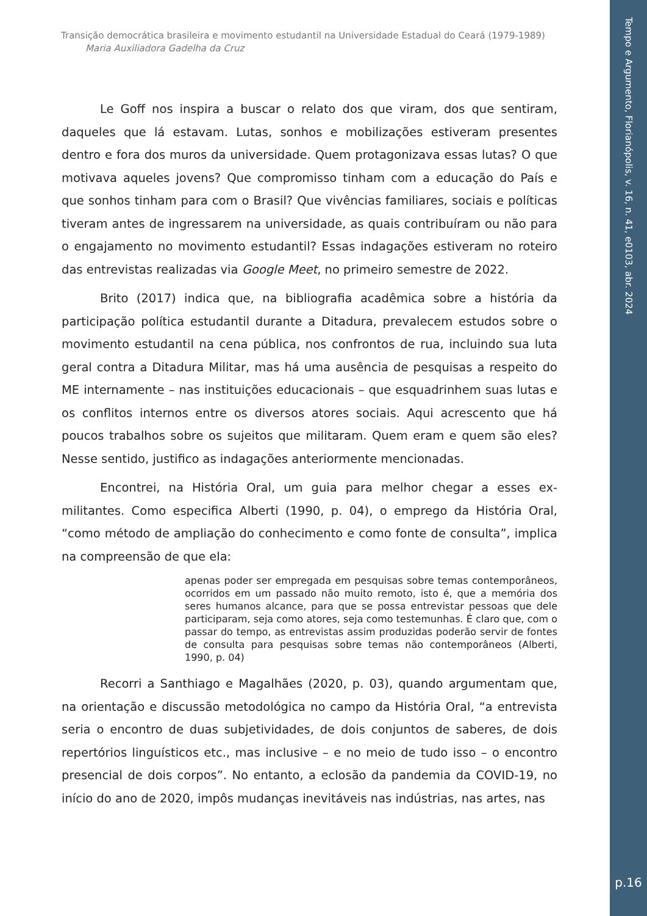Transição democrática brasileira e movimento estudantil na Universidade Estadual do Ceará (1979-1989)
Maria Auxiliadora Gadelha da Cruz
Le Goff nos inspira a buscar o relato dos que viram, dos que sentiram, daqueles que lá estavam. Lutas, sonhos e mobilizações estiveram presentes dentro e fora dos muros da universidade. Quem protagonizava essas lutas? O que motivava aqueles jovens? Que compromisso tinham com a educação do País e que sonhos tinham para com o Brasil? Que vivências familiares, sociais e políticas tiveram antes de ingressarem na universidade, as quais contribuíram ou não para o engajamento no movimento estudantil? Essas indagações estiveram no roteiro das entrevistas realizadas via Google Meet, no primeiro semestre de 2022.
Brito (2017) indica que, na bibliografia acadêmica sobre a história da participação política estudantil durante a Ditadura, prevalecem estudos sobre o movimento estudantil na cena pública, nos confrontos de rua, incluindo sua luta geral contra a Ditadura Militar, mas há uma ausência de pesquisas a respeito do ME internamente – nas instituições educacionais – que esquadrinhem suas lutas e os conflitos internos entre os diversos atores sociais. Aqui acrescento que há poucos trabalhos sobre os sujeitos que militaram. Quem eram e quem são eles? Nesse sentido, justifico as indagações anteriormente mencionadas.
Encontrei, na História Oral, um guia para melhor chegar a esses ex-militantes. Como especifica Alberti (1990, p. 04), o emprego da História Oral, “como método de ampliação do conhecimento e como fonte de consulta”, implica na compreensão de que ela:
apenas poder ser empregada em pesquisas sobre temas contemporâneos, ocorridos em um passado não muito remoto, isto é, que a memória dos seres humanos alcance, para que se possa entrevistar pessoas que dele participaram, seja como atores, seja como testemunhas. É claro que, com o passar do tempo, as entrevistas assim produzidas poderão servir de fontes de consulta para pesquisas sobre temas não contemporâneos (Alberti, 1990, p. 04)
Recorri a Santhiago e Magalhães (2020, p. 03), quando argumentam que, na orientação e discussão metodológica no campo da História Oral, “a entrevista seria o encontro de duas subjetividades, de dois conjuntos de saberes, de dois repertórios linguísticos etc., mas inclusive – e no meio de tudo isso – o encontro presencial de dois corpos”. No entanto, a eclosão da pandemia da COVID-19, no início do ano de 2020, impôs mudanças inevitáveis nas indústrias, nas artes, nas
Tempo e Argumento, Florianópolis, v. 16, n. 41, e0103, abr. 2024
p.16